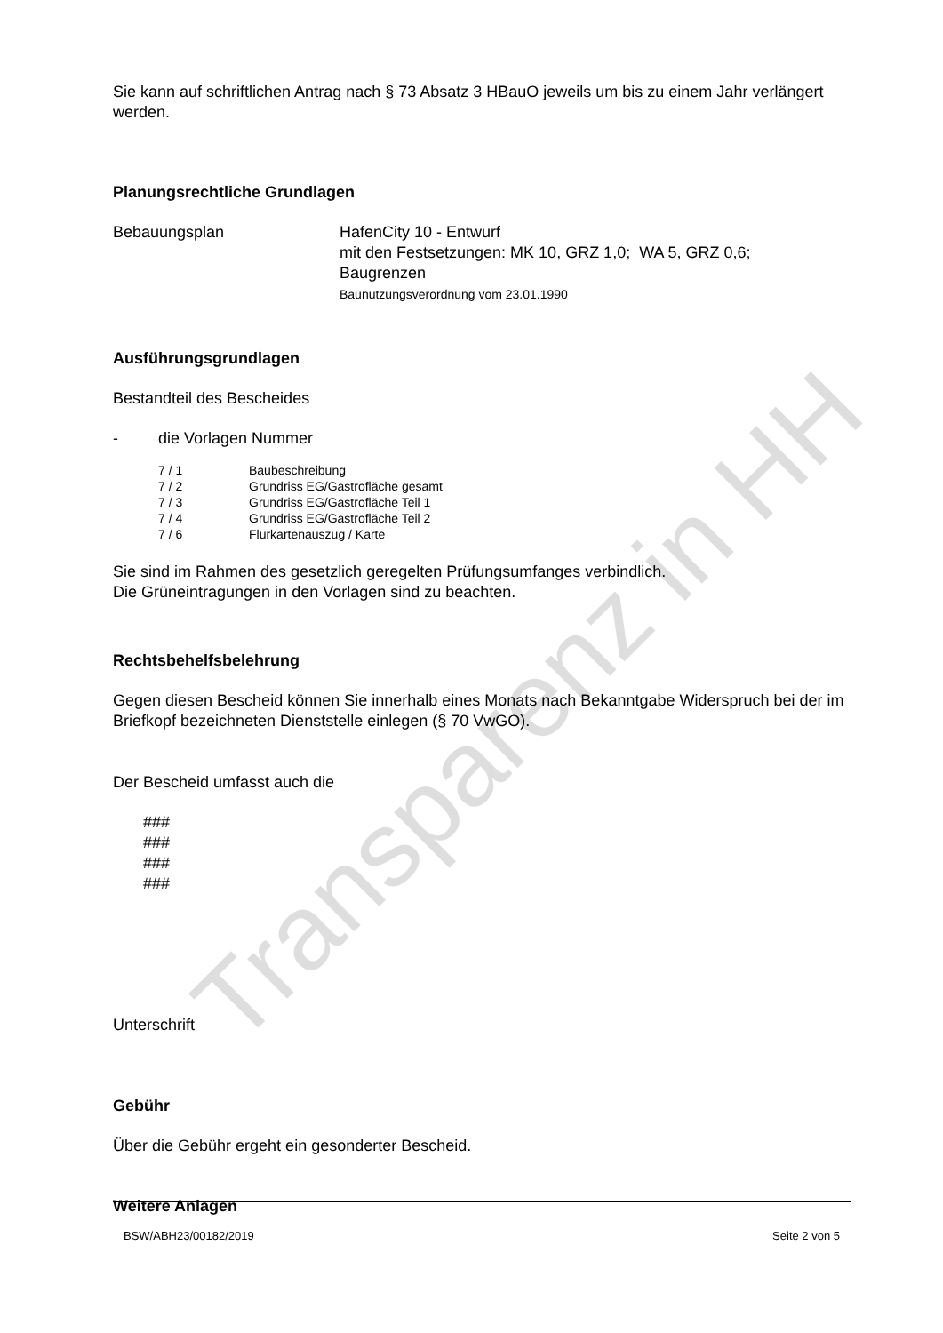Transparenz in HH
Sie kann auf schriftlichen Antrag nach § 73 Absatz 3 HBauO jeweils um bis zu einem Jahr verlängert werden.
Planungsrechtliche Grundlagen
Bebauungsplan HafenCity 10 - Entwurf
mit den Festsetzungen: MK 10, GRZ 1,0; WA 5, GRZ 0,6;
Baugrenzen
Baunutzungsverordnung vom 23.01.1990
Ausführungsgrundlagen
Bestandteil des Bescheides
- die Vorlagen Nummer
7 / 1 Baubeschreibung
7 / 2 Grundriss EG/Gastrofläche gesamt
7 / 3 Grundriss EG/Gastrofläche Teil 1
7 / 4 Grundriss EG/Gastrofläche Teil 2
7 / 6 Flurkartenauszug / Karte
Sie sind im Rahmen des gesetzlich geregelten Prüfungsumfanges verbindlich.
Die Grüneintragungen in den Vorlagen sind zu beachten.
Rechtsbehelfsbelehrung
Gegen diesen Bescheid können Sie innerhalb eines Monats nach Bekanntgabe Widerspruch bei der im Briefkopf bezeichneten Dienststelle einlegen (§ 70 VwGO).
Der Bescheid umfasst auch die
###
###
###
###
Unterschrift
Gebühr
Über die Gebühr ergeht ein gesonderter Bescheid.
Weitere Anlagen
BSW/ABH23/00182/2019 Seite 2 von 5